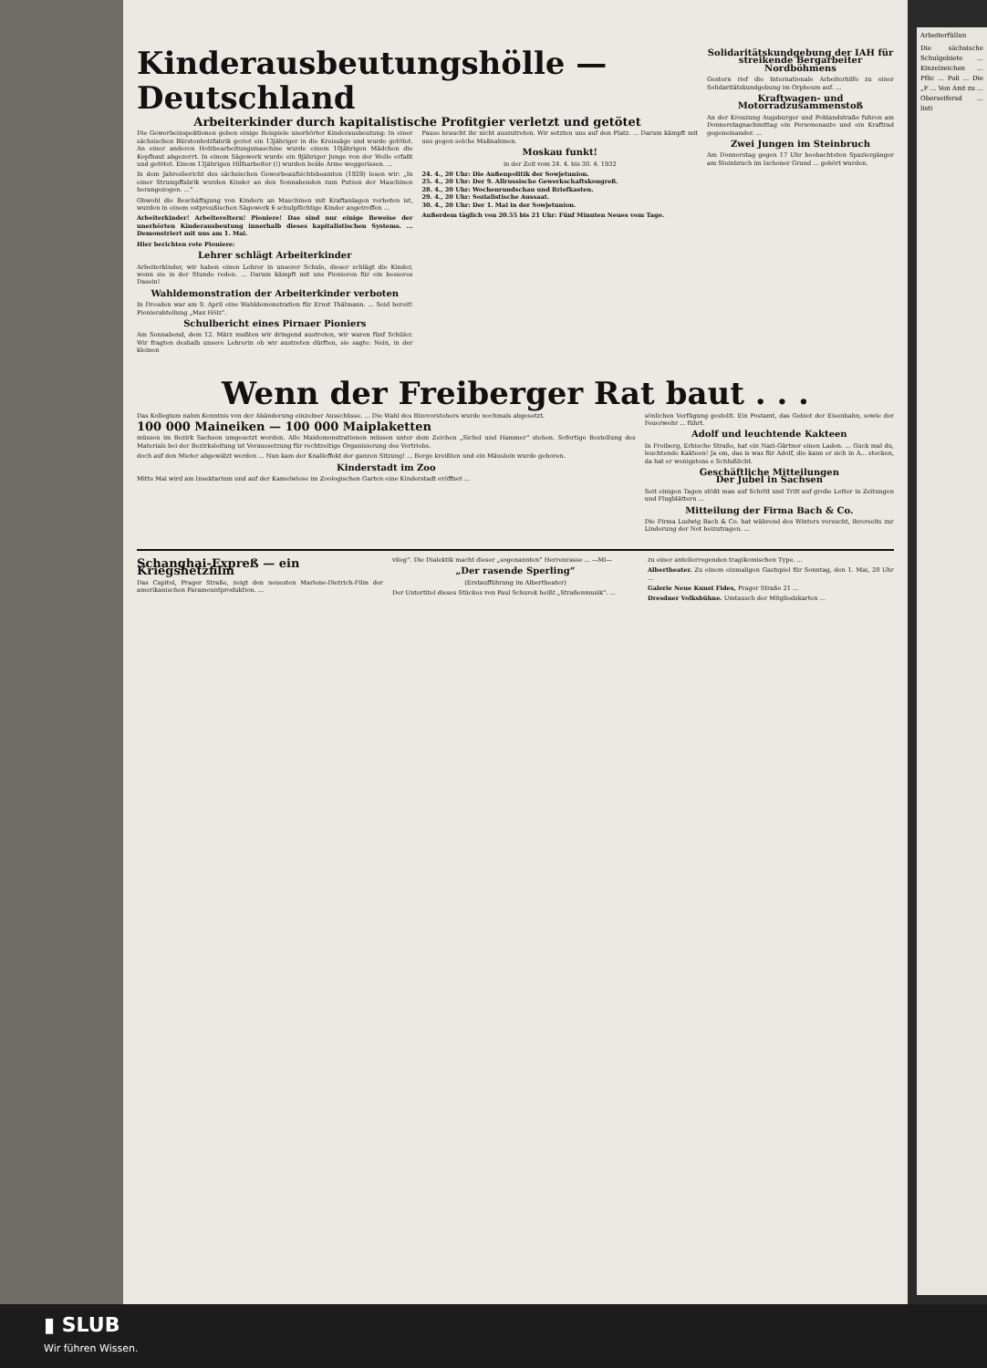Arbeiterfüllun
Die sächsische Schulgebiete ... Einzelzeichen ... Pflic ... Poli ... Die „F ... Von Amt zu ... Oberseifersd ... listi
Kinderausbeutungshölle — Deutschland
Arbeiterkinder durch kapitalistische Profitgier verletzt und getötet
Die Gewerbeinspektionen geben einige Beispiele unerhörter Kinderausbeutung: In einer sächsischen Bürstenholzfabrik geriet ein 13jähriger in die Kreissäge und wurde getötet. An einer anderen Holzbearbeitungsmaschine wurde einem 10jährigen Mädchen die Kopfhaut abgezerrt. In einem Sägewerk wurde ein 9jähriger Junge von der Welle erfaßt und getötet. Einem 13jährigen Hilfsarbeiter (!) wurden beide Arme weggerissen. ...
In dem Jahresbericht des sächsischen Gewerbeaufsichtsbeamten (1929) lesen wir: „In einer Strumpffabrik wurden Kinder an den Sonnabenden zum Putzen der Maschinen herangezogen. ...“
Obwohl die Beschäftigung von Kindern an Maschinen mit Kraftanlagen verboten ist, wurden in einem ostpreußischen Sägewerk 6 schulpflichtige Kinder angetroffen ...
Arbeiterkinder! Arbeitereltern! Pioniere! Das sind nur einige Beweise der unerhörten Kinderausbeutung innerhalb dieses kapitalistischen Systems. ... Demonstriert mit uns am 1. Mai.
Hier berichten rote Pioniere:
Lehrer schlägt Arbeiterkinder
Arbeiterkinder, wir haben einen Lehrer in unserer Schule, dieser schlägt die Kinder, wenn sie in der Stunde reden. ... Darum kämpft mit uns Pionieren für ein besseres Dasein!
Wahldemonstration der Arbeiterkinder verboten
In Dresden war am 9. April eine Wahldemonstration für Ernst Thälmann. ... Seid bereit! Pionierabteilung „Max Hölz“.
Schulbericht eines Pirnaer Pioniers
Am Sonnabend, dem 12. März mußten wir dringend austreten, wir waren fünf Schüler. Wir fragten deshalb unsere Lehrerin ob wir austreten dürften, sie sagte: Nein, in der kleinen
Pause braucht ihr nicht auszutreten. Wir setzten uns auf den Platz. ... Darum kämpft mit uns gegen solche Maßnahmen.
Moskau funkt!
in der Zeit vom 24. 4. bis 30. 4. 1932
24. 4., 20 Uhr: Die Außenpolitik der Sowjetunion.
25. 4., 20 Uhr: Der 9. Allrussische Gewerkschaftskongreß.
28. 4., 20 Uhr: Wochenrundschau und Briefkasten.
29. 4., 20 Uhr: Sozialistische Aussaat.
30. 4., 20 Uhr: Der 1. Mai in der Sowjetunion.
Außerdem täglich von 20.55 bis 21 Uhr: Fünf Minuten Neues vom Tage.
Solidaritätskundgebung der IAH für streikende Bergarbeiter Nordböhmens
Gestern rief die Internationale Arbeiterhilfe zu einer Solidaritätskundgebung im Orpheum auf. ...
Kraftwagen- und Motorradzusammenstoß
An der Kreuzung Augsburger und Pohlandstraße fuhren am Donnerstagnachmittag ein Personenauto und ein Kraftrad gegeneinander. ...
Zwei Jungen im Steinbruch
Am Donnerstag gegen 17 Uhr beobachteten Spaziergänger am Steinbruch im Ischoner Grund ... gehört wurden.
Wenn der Freiberger Rat baut . . .
Das Kollegium nahm Kenntnis von der Abänderung einzelner Ausschüsse. ... Die Wahl des Bizevorstehers wurde nochmals abgesetzt.
100 000 Maineiken — 100 000 Maiplaketten
müssen im Bezirk Sachsen umgesetzt werden. Alle Maidemonstrationen müssen unter dem Zeichen „Sichel und Hammer“ stehen. Sofortige Bestellung des Materials bei der Bezirksleitung ist Voraussetzung für rechtzeitige Organisierung des Vertriebs.
doch auf den Mieter abgewälzt werden ... Nun kam der Knalleffekt der ganzen Sitzung! ... Berge kreißten und ein Mäuslein wurde geboren.
Kinderstadt im Zoo
Mitte Mai wird am Insektarium und auf der Kamelwiese im Zoologischen Garten eine Kinderstadt eröffnet ...
sönlichen Verfügung gestellt. Ein Postamt, das Gebiet der Eisenbahn, sowie der Feuerwehr ... führt.
Adolf und leuchtende Kakteen
In Freiberg, Erbische Straße, hat ein Nazi-Gärtner einen Laden. ... Guck mal du, leuchtende Kakteen! Ja em, das is was für Adolf, die kann er sich in A... stecken, da hat er wenigstens e Schlußlicht.
Geschäftliche Mitteilungen
Der Jubel in Sachsen
Seit einigen Tagen stößt man auf Schritt und Tritt auf große Letter in Zeitungen und Flugblättern ...
Mitteilung der Firma Bach & Co.
Die Firma Ludwig Bach & Co. hat während des Winters versucht, ihrerseits zur Linderung der Not beizutragen. ...
Schanghai-Expreß — ein Kriegshetzfilm
Das Capitol, Prager Straße, zeigt den neuesten Marlene-Dietrich-Film der amerikanischen Paramountproduktion. ...
vileg“. Die Dialektik macht dieser „sogenannten“ Herrenrasse ... —Mi—
„Der rasende Sperling“
(Erstaufführung im Albertheater)
Der Untertitel dieses Stückes von Paul Schurek heißt „Straßenmusik“. ...
zu einer anteilerregenden tragikomischen Type. ...
Albertheater. Zu einem einmaligen Gastspiel für Sonntag, den 1. Mai, 20 Uhr ...
Galerie Neue Kunst Fides, Prager Straße 21 ...
Dresdner Volksbühne. Umtausch der Mitgliedskarten ...
▮ SLUB
Wir führen Wissen.